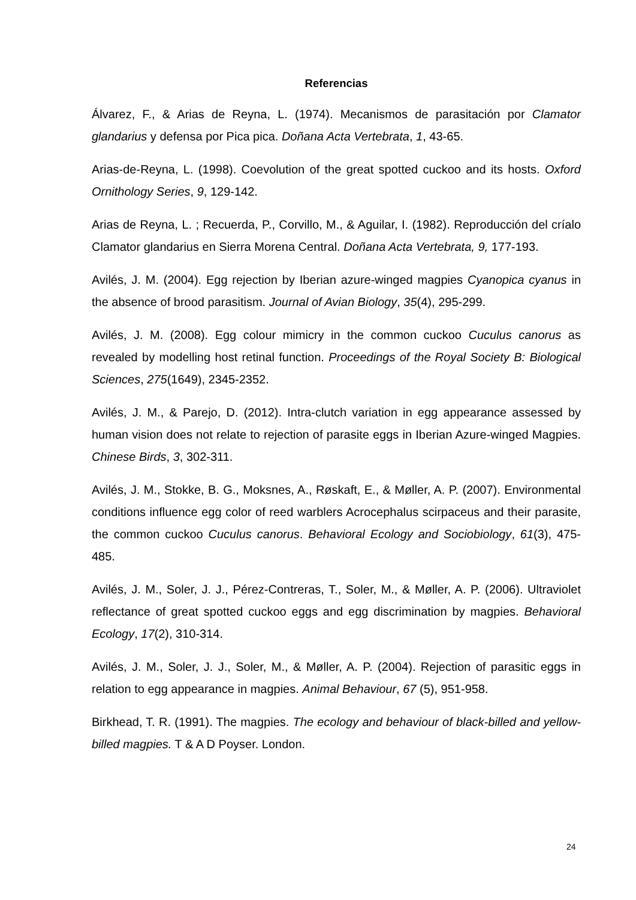Referencias
Álvarez, F., & Arias de Reyna, L. (1974). Mecanismos de parasitación por Clamator glandarius y defensa por Pica pica. Doñana Acta Vertebrata, 1, 43-65.
Arias-de-Reyna, L. (1998). Coevolution of the great spotted cuckoo and its hosts. Oxford Ornithology Series, 9, 129-142.
Arias de Reyna, L. ; Recuerda, P., Corvillo, M., & Aguilar, I. (1982). Reproducción del críalo Clamator glandarius en Sierra Morena Central. Doñana Acta Vertebrata, 9, 177-193.
Avilés, J. M. (2004). Egg rejection by Iberian azure-winged magpies Cyanopica cyanus in the absence of brood parasitism. Journal of Avian Biology, 35(4), 295-299.
Avilés, J. M. (2008). Egg colour mimicry in the common cuckoo Cuculus canorus as revealed by modelling host retinal function. Proceedings of the Royal Society B: Biological Sciences, 275(1649), 2345-2352.
Avilés, J. M., & Parejo, D. (2012). Intra-clutch variation in egg appearance assessed by human vision does not relate to rejection of parasite eggs in Iberian Azure-winged Magpies. Chinese Birds, 3, 302-311.
Avilés, J. M., Stokke, B. G., Moksnes, A., Røskaft, E., & Møller, A. P. (2007). Environmental conditions influence egg color of reed warblers Acrocephalus scirpaceus and their parasite, the common cuckoo Cuculus canorus. Behavioral Ecology and Sociobiology, 61(3), 475-485.
Avilés, J. M., Soler, J. J., Pérez-Contreras, T., Soler, M., & Møller, A. P. (2006). Ultraviolet reflectance of great spotted cuckoo eggs and egg discrimination by magpies. Behavioral Ecology, 17(2), 310-314.
Avilés, J. M., Soler, J. J., Soler, M., & Møller, A. P. (2004). Rejection of parasitic eggs in relation to egg appearance in magpies. Animal Behaviour, 67 (5), 951-958.
Birkhead, T. R. (1991). The magpies. The ecology and behaviour of black-billed and yellow-billed magpies. T & A D Poyser. London.
24